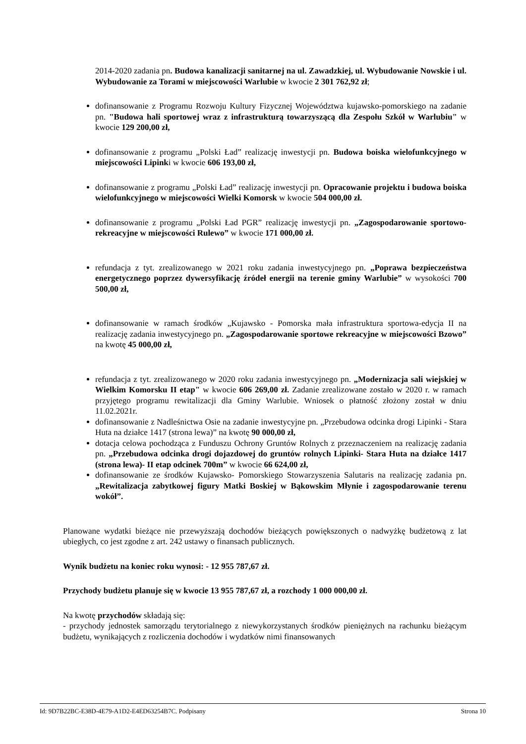2014-2020 zadania pn. Budowa kanalizacji sanitarnej na ul. Zawadzkiej, ul. Wybudowanie Nowskie i ul. Wybudowanie za Torami w miejscowości Warlubie w kwocie 2 301 762,92 zł;
dofinansowanie z Programu Rozwoju Kultury Fizycznej Województwa kujawsko-pomorskiego na zadanie pn. "Budowa hali sportowej wraz z infrastrukturą towarzyszącą dla Zespołu Szkół w Warlubiu" w kwocie 129 200,00 zł,
dofinansowanie z programu „Polski Ład” realizację inwestycji pn. Budowa boiska wielofunkcyjnego w miejscowości Lipinki w kwocie 606 193,00 zł,
dofinansowanie z programu „Polski Ład” realizację inwestycji pn. Opracowanie projektu i budowa boiska wielofunkcyjnego w miejscowości Wielki Komorsk w kwocie 504 000,00 zł.
dofinansowanie z programu „Polski Ład PGR” realizację inwestycji pn. „Zagospodarowanie sportowo- rekreacyjne w miejscowości Rulewo” w kwocie 171 000,00 zł.
refundacja z tyt. zrealizowanego w 2021 roku zadania inwestycyjnego pn. „Poprawa bezpieczeństwa energetycznego poprzez dywersyfikację źródeł energii na terenie gminy Warlubie” w wysokości 700 500,00 zł,
dofinansowanie w ramach środków „Kujawsko - Pomorska mała infrastruktura sportowa-edycja II na realizację zadania inwestycyjnego pn. „Zagospodarowanie sportowe rekreacyjne w miejscowości Bzowo” na kwotę 45 000,00 zł,
refundacja z tyt. zrealizowanego w 2020 roku zadania inwestycyjnego pn. „Modernizacja sali wiejskiej w Wielkim Komorsku II etap" w kwocie 606 269,00 zł. Zadanie zrealizowane zostało w 2020 r. w ramach przyjętego programu rewitalizacji dla Gminy Warlubie. Wniosek o płatność złożony został w dniu 11.02.2021r.
dofinansowanie z Nadleśnictwa Osie na zadanie inwestycyjne pn. „Przebudowa odcinka drogi Lipinki - Stara Huta na działce 1417 (strona lewa)” na kwotę 90 000,00 zł,
dotacja celowa pochodząca z Funduszu Ochrony Gruntów Rolnych z przeznaczeniem na realizację zadania pn. „Przebudowa odcinka drogi dojazdowej do gruntów rolnych Lipinki- Stara Huta na działce 1417 (strona lewa)- II etap odcinek 700m” w kwocie 66 624,00 zł,
dofinansowanie ze środków Kujawsko- Pomorskiego Stowarzyszenia Salutaris na realizację zadania pn. „Rewitalizacja zabytkowej figury Matki Boskiej w Bąkowskim Młynie i zagospodarowanie terenu wokół”.
Planowane wydatki bieżące nie przewyższają dochodów bieżących powiększonych o nadwyżkę budżetową z lat ubiegłych, co jest zgodne z art. 242 ustawy o finansach publicznych.
Wynik budżetu na koniec roku wynosi: - 12 955 787,67 zł.
Przychody budżetu planuje się w kwocie 13 955 787,67 zł, a rozchody 1 000 000,00 zł.
Na kwotę przychodów składają się:
- przychody jednostek samorządu terytorialnego z niewykorzystanych środków pieniężnych na rachunku bieżącym budżetu, wynikających z rozliczenia dochodów i wydatków nimi finansowanych
Id: 9D7B22BC-E38D-4E79-A1D2-E4ED63254B7C. Podpisany Strona 10